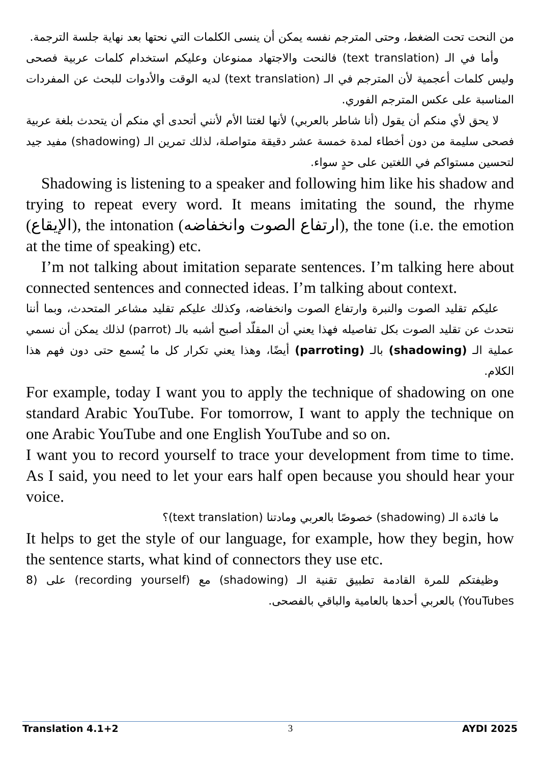من النحت تحت الضغط، وحتى المترجم نفسه يمكن أن ينسى الكلمات التي نحتها بعد نهاية جلسة الترجمة.
وأما في الـ (text translation) فالنحت والاجتهاد ممنوعان وعليكم استخدام كلمات عربية فصحى وليس كلمات أعجمية لأن المترجم في الـ (text translation) لديه الوقت والأدوات للبحث عن المفردات المناسبة على عكس المترجم الفوري.
لا يحق لأي منكم أن يقول (أنا شاطر بالعربي) لأنها لغتنا الأم لأنني أتحدى أي منكم أن يتحدث بلغة عربية فصحى سليمة من دون أخطاء لمدة خمسة عشر دقيقة متواصلة، لذلك تمرين الـ (shadowing) مفيد جيد لتحسين مستواكم في اللغتين على حدٍ سواء.
Shadowing is listening to a speaker and following him like his shadow and trying to repeat every word. It means imitating the sound, the rhyme (الإيقاع), the intonation (ارتفاع الصوت وانخفاضه), the tone (i.e. the emotion at the time of speaking) etc.
I’m not talking about imitation separate sentences. I’m talking here about connected sentences and connected ideas. I’m talking about context.
عليكم تقليد الصوت والنبرة وارتفاع الصوت وانخفاضه، وكذلك عليكم تقليد مشاعر المتحدث، وبما أننا نتحدث عن تقليد الصوت بكل تفاصيله فهذا يعني أن المقلّد أصبح أشبه بالـ (parrot) لذلك يمكن أن نسمي عملية الـ (shadowing) بالـ (parroting) أيضًا، وهذا يعني تكرار كل ما يُسمع حتى دون فهم هذا الكلام.
For example, today I want you to apply the technique of shadowing on one standard Arabic YouTube. For tomorrow, I want to apply the technique on one Arabic YouTube and one English YouTube and so on.
I want you to record yourself to trace your development from time to time. As I said, you need to let your ears half open because you should hear your voice.
ما فائدة الـ (shadowing) خصوصًا بالعربي ومادتنا (text translation)؟
It helps to get the style of our language, for example, how they begin, how the sentence starts, what kind of connectors they use etc.
وظيفتكم للمرة القادمة تطبيق تقنية الـ (shadowing) مع (recording yourself) على (8 YouTubes) بالعربي أحدها بالعامية والباقي بالفصحى.
Translation 4.1+2 3 AYDI 2025